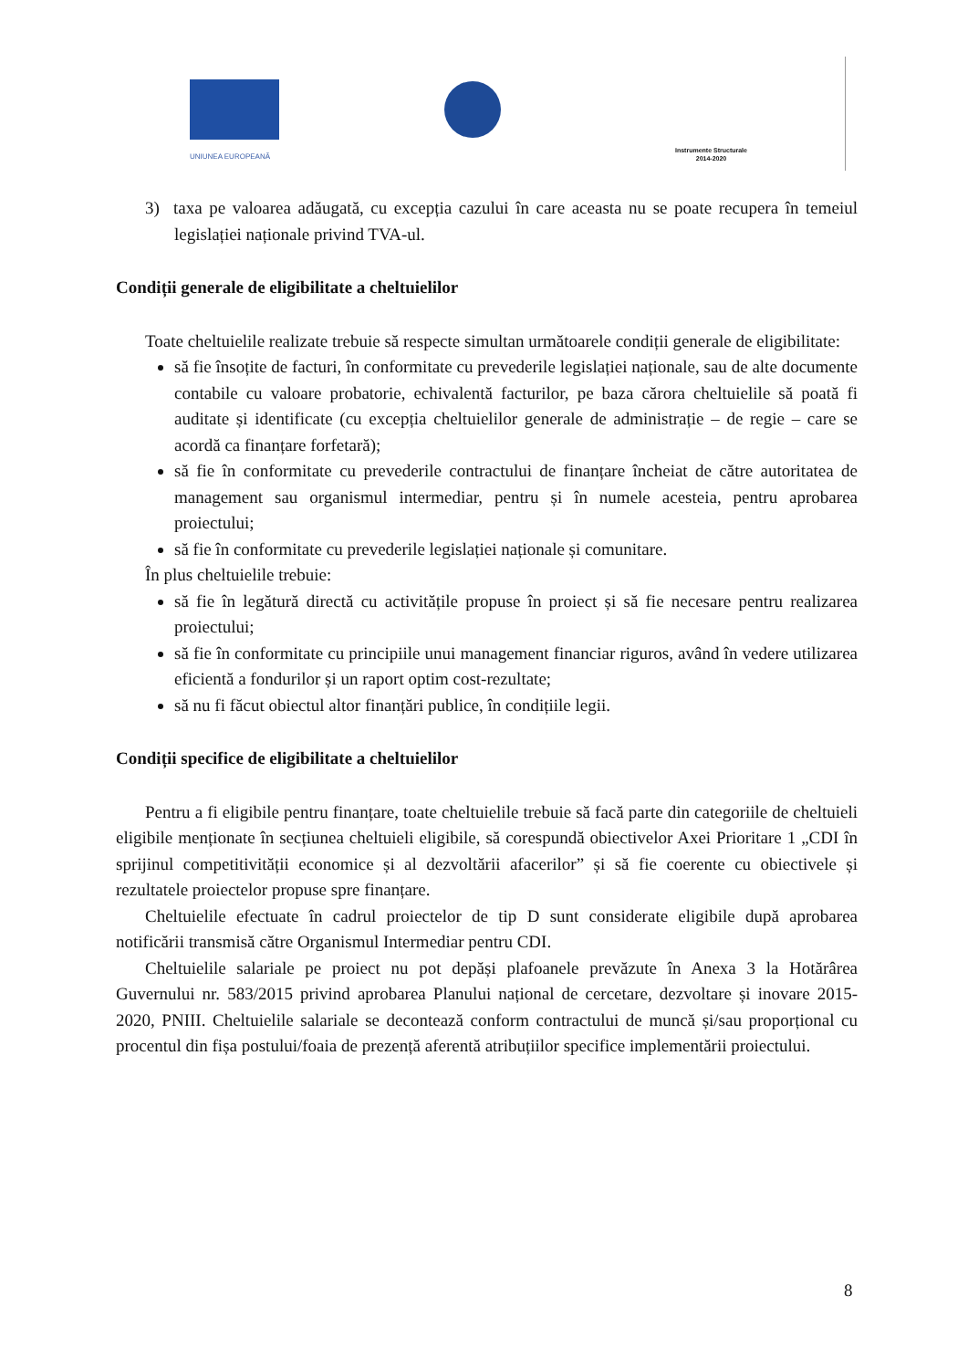UNIUNEA EUROPEANĂ
Instrumente Structurale
2014-2020
3) taxa pe valoarea adăugată, cu excepția cazului în care aceasta nu se poate recupera în temeiul legislației naționale privind TVA-ul.
Condiții generale de eligibilitate a cheltuielilor
Toate cheltuielile realizate trebuie să respecte simultan următoarele condiții generale de eligibilitate:
să fie însoțite de facturi, în conformitate cu prevederile legislației naționale, sau de alte documente contabile cu valoare probatorie, echivalentă facturilor, pe baza cărora cheltuielile să poată fi auditate și identificate (cu excepția cheltuielilor generale de administrație – de regie – care se acordă ca finanțare forfetară);
să fie în conformitate cu prevederile contractului de finanțare încheiat de către autoritatea de management sau organismul intermediar, pentru și în numele acesteia, pentru aprobarea proiectului;
să fie în conformitate cu prevederile legislației naționale și comunitare.
În plus cheltuielile trebuie:
să fie în legătură directă cu activitățile propuse în proiect și să fie necesare pentru realizarea proiectului;
să fie în conformitate cu principiile unui management financiar riguros, având în vedere utilizarea eficientă a fondurilor și un raport optim cost-rezultate;
să nu fi făcut obiectul altor finanțări publice, în condițiile legii.
Condiții specifice de eligibilitate a cheltuielilor
Pentru a fi eligibile pentru finanțare, toate cheltuielile trebuie să facă parte din categoriile de cheltuieli eligibile menționate în secțiunea cheltuieli eligibile, să corespundă obiectivelor Axei Prioritare 1 „CDI în sprijinul competitivității economice și al dezvoltării afacerilor” și să fie coerente cu obiectivele și rezultatele proiectelor propuse spre finanțare.
Cheltuielile efectuate în cadrul proiectelor de tip D sunt considerate eligibile după aprobarea notificării transmisă către Organismul Intermediar pentru CDI.
Cheltuielile salariale pe proiect nu pot depăși plafoanele prevăzute în Anexa 3 la Hotărârea Guvernului nr. 583/2015 privind aprobarea Planului național de cercetare, dezvoltare și inovare 2015-2020, PNIII. Cheltuielile salariale se decontează conform contractului de muncă și/sau proporțional cu procentul din fișa postului/foaia de prezență aferentă atribuțiilor specifice implementării proiectului.
8